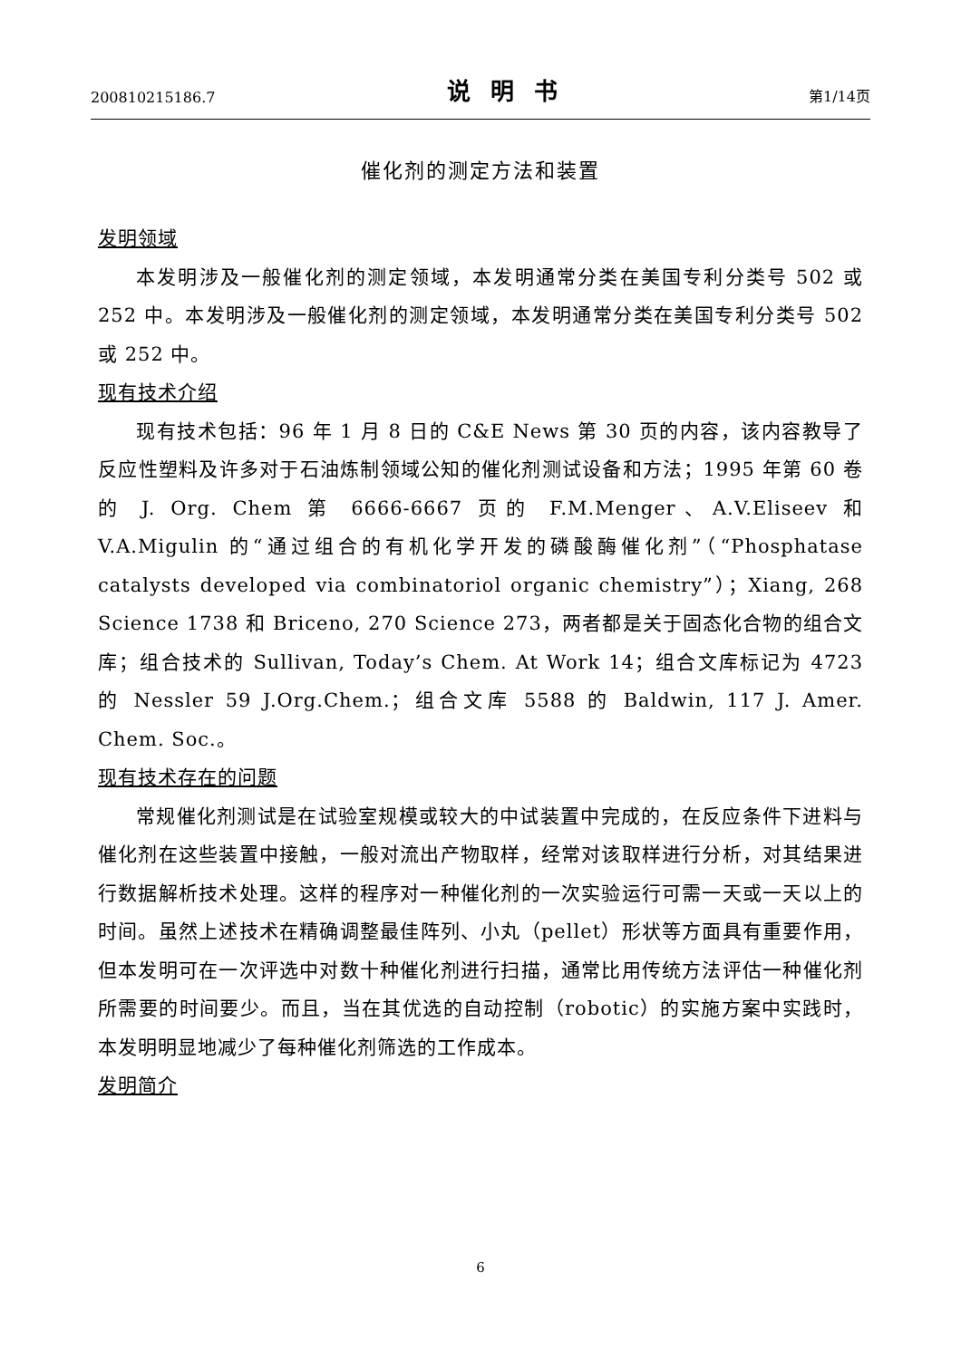200810215186.7 说明书 第1/14页
催化剂的测定方法和装置
发明领域
本发明涉及一般催化剂的测定领域，本发明通常分类在美国专利分类号 502 或 252 中。本发明涉及一般催化剂的测定领域，本发明通常分类在美国专利分类号 502 或 252 中。
现有技术介绍
现有技术包括：96 年 1 月 8 日的 C&E News 第 30 页的内容，该内容教导了反应性塑料及许多对于石油炼制领域公知的催化剂测试设备和方法；1995 年第 60 卷的 J. Org. Chem 第 6666-6667 页的 F.M.Menger、A.V.Eliseev 和 V.A.Migulin 的“通过组合的有机化学开发的磷酸酶催化剂”（“Phosphatase catalysts developed via combinatoriol organic chemistry”）；Xiang, 268 Science 1738 和 Briceno, 270 Science 273，两者都是关于固态化合物的组合文库；组合技术的 Sullivan, Today’s Chem. At Work 14；组合文库标记为 4723 的 Nessler 59 J.Org.Chem.；组合文库 5588 的 Baldwin, 117 J. Amer. Chem. Soc.。
现有技术存在的问题
常规催化剂测试是在试验室规模或较大的中试装置中完成的，在反应条件下进料与催化剂在这些装置中接触，一般对流出产物取样，经常对该取样进行分析，对其结果进行数据解析技术处理。这样的程序对一种催化剂的一次实验运行可需一天或一天以上的时间。虽然上述技术在精确调整最佳阵列、小丸（pellet）形状等方面具有重要作用，但本发明可在一次评选中对数十种催化剂进行扫描，通常比用传统方法评估一种催化剂所需要的时间要少。而且，当在其优选的自动控制（robotic）的实施方案中实践时，本发明明显地减少了每种催化剂筛选的工作成本。
发明简介
6